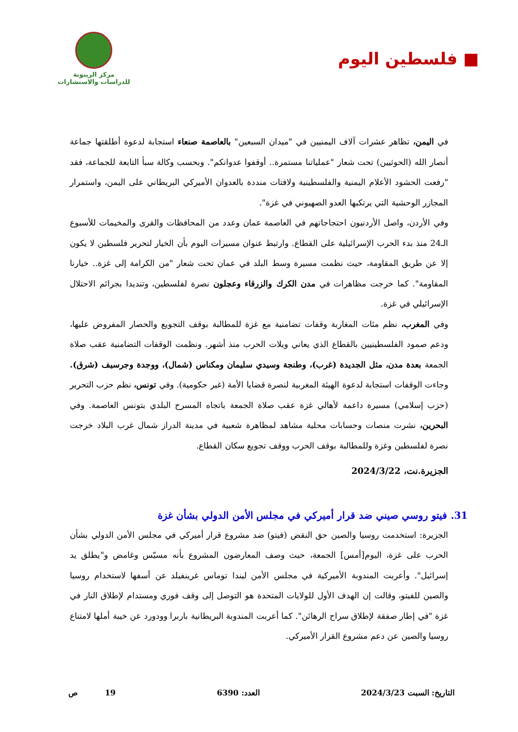■ فلسطين اليوم
مركز الزيتونة
للدراسات والاستشارات
في اليمن، تظاهر عشرات آلاف اليمنيين في "ميدان السبعين" بالعاصمة صنعاء استجابة لدعوة أطلقتها جماعة أنصار الله (الحوثيين) تحت شعار "عملياتنا مستمرة.. أوقفوا عدوانكم". وبحسب وكالة سبأ التابعة للجماعة، فقد "رفعت الحشود الأعلام اليمنية والفلسطينية ولافتات منددة بالعدوان الأميركي البريطاني على اليمن، واستمرار المجازر الوحشية التي يرتكبها العدو الصهيوني في غزة".
وفي الأردن، واصل الأردنيون احتجاجاتهم في العاصمة عمان وعدد من المحافظات والقرى والمخيمات للأسبوع الـ24 منذ بدء الحرب الإسرائيلية على القطاع. وارتبط عنوان مسيرات اليوم بأن الخيار لتحرير فلسطين لا يكون إلا عن طريق المقاومة، حيث نظمت مسيرة وسط البلد في عمان تحت شعار "من الكرامة إلى غزة.. خيارنا المقاومة". كما خرجت مظاهرات في مدن الكرك والزرقاء وعجلون نصرة لفلسطين، وتنديدا بجرائم الاحتلال الإسرائيلي في غزة.
وفي المغرب، نظم مئات المغاربة وقفات تضامنية مع غزة للمطالبة بوقف التجويع والحصار المفروض عليها، ودعم صمود الفلسطينيين بالقطاع الذي يعاني ويلات الحرب منذ أشهر. ونظمت الوقفات التضامنية عقب صلاة الجمعة بعدة مدن، مثل الجديدة (غرب)، وطنجة وسيدي سليمان ومكناس (شمال)، ووجدة وجرسيف (شرق). وجاءت الوقفات استجابة لدعوة الهيئة المغربية لنصرة قضايا الأمة (غير حكومية). وفي تونس، نظم حزب التحرير (حزب إسلامي) مسيرة داعمة لأهالي غزة عقب صلاة الجمعة باتجاه المسرح البلدي بتونس العاصمة. وفي البحرين، نشرت منصات وحسابات محلية مشاهد لمظاهرة شعبية في مدينة الدراز شمال غرب البلاد خرجت نصرة لفلسطين وغزة وللمطالبة بوقف الحرب ووقف تجويع سكان القطاع.
الجزيرة.نت، 2024/3/22
31. فيتو روسي صيني ضد قرار أميركي في مجلس الأمن الدولي بشأن غزة
الجزيرة: استخدمت روسيا والصين حق النقض (فيتو) ضد مشروع قرار أميركي في مجلس الأمن الدولي بشأن الحرب على غزة، اليوم[أمس] الجمعة، حيث وصف المعارضون المشروع بأنه مسيّس وغامض و"يطلق يد إسرائيل". وأعربت المندوبة الأميركية في مجلس الأمن ليندا توماس غرينفيلد عن أسفها لاستخدام روسيا والصين للفيتو، وقالت إن الهدف الأول للولايات المتحدة هو التوصل إلى وقف فوري ومستدام لإطلاق النار في غزة "في إطار صفقة لإطلاق سراح الرهائن". كما أعربت المندوبة البريطانية باربرا وودورد عن خيبة أملها لامتناع روسيا والصين عن دعم مشروع القرار الأميركي.
التاريخ: السبت 2024/3/23 العدد: 6390 19 ص